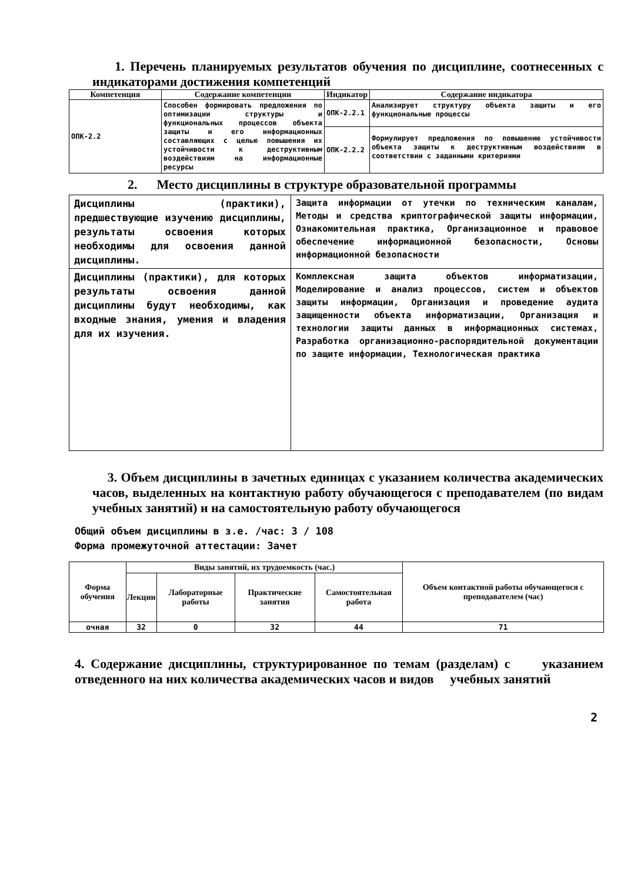1. Перечень планируемых результатов обучения по дисциплине, соотнесенных с индикаторами достижения компетенций
| Компетенция | Содержание компетенции | Индикатор | Содержание индикатора |
| --- | --- | --- | --- |
| ОПК-2.2 | Способен формировать предложения по оптимизации структуры и функциональных процессов объекта защиты и его информационных составляющих с целью повышения их устойчивости к деструктивным воздействиям на информационные ресурсы | ОПК-2.2.1 | Анализирует структуру объекта защиты и его функциональные процессы |
| | | ОПК-2.2.2 | Формулирует предложения по повышению устойчивости объекта защиты к деструктивным воздействиям в соответствии с заданными критериями |
2. Место дисциплины в структуре образовательной программы
| Дисциплины (практики), предшествующие изучению дисциплины, результаты освоения которых необходимы для освоения данной дисциплины. | Защита информации от утечки по техническим каналам, Методы и средства криптографической защиты информации, Ознакомительная практика, Организационное и правовое обеспечение информационной безопасности, Основы информационной безопасности |
| Дисциплины (практики), для которых результаты освоения данной дисциплины будут необходимы, как входные знания, умения и владения для их изучения. | Комплексная защита объектов информатизации, Моделирование и анализ процессов, систем и объектов защиты информации, Организация и проведение аудита защищенности объекта информатизации, Организация и технологии защиты данных в информационных системах, Разработка организационно-распорядительной документации по защите информации, Технологическая практика |
3. Объем дисциплины в зачетных единицах с указанием количества академических часов, выделенных на контактную работу обучающегося с преподавателем (по видам учебных занятий) и на самостоятельную работу обучающегося
Общий объем дисциплины в з.е. /час: 3 / 108
Форма промежуточной аттестации: Зачет
| Форма обучения | Виды занятий, их трудоемкость (час.) | | | | Объем контактной работы обучающегося с преподавателем (час) |
| --- | --- | --- | --- | --- | --- |
| | Лекции | Лабораторные работы | Практические занятия | Самостоятельная работа | |
| очная | 32 | 0 | 32 | 44 | 71 |
4. Содержание дисциплины, структурированное по темам (разделам) с указанием отведенного на них количества академических часов и видов учебных занятий
2